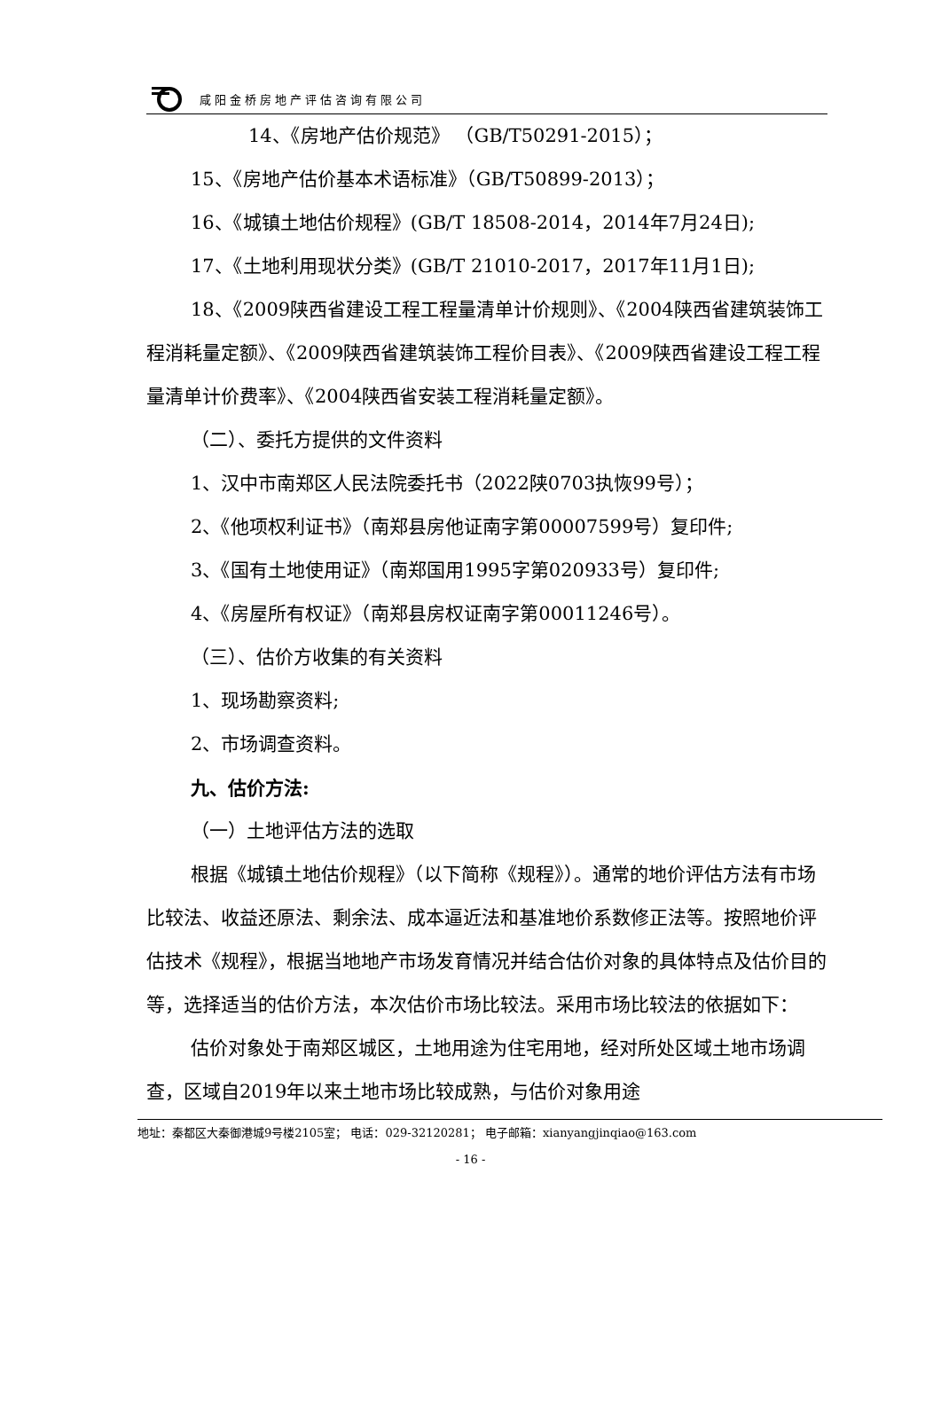咸阳金桥房地产评估咨询有限公司
14、《房地产估价规范》 （GB/T50291-2015）；
15、《房地产估价基本术语标准》（GB/T50899-2013）；
16、《城镇土地估价规程》(GB/T 18508-2014，2014年7月24日);
17、《土地利用现状分类》(GB/T 21010-2017，2017年11月1日);
18、《2009陕西省建设工程工程量清单计价规则》、《2004陕西省建筑装饰工程消耗量定额》、《2009陕西省建筑装饰工程价目表》、《2009陕西省建设工程工程量清单计价费率》、《2004陕西省安装工程消耗量定额》。
（二）、委托方提供的文件资料
1、汉中市南郑区人民法院委托书（2022陕0703执恢99号）；
2、《他项权利证书》（南郑县房他证南字第00007599号）复印件;
3、《国有土地使用证》（南郑国用1995字第020933号）复印件;
4、《房屋所有权证》（南郑县房权证南字第00011246号）。
（三）、估价方收集的有关资料
1、现场勘察资料;
2、市场调查资料。
九、估价方法:
（一）土地评估方法的选取
根据《城镇土地估价规程》（以下简称《规程》）。通常的地价评估方法有市场比较法、收益还原法、剩余法、成本逼近法和基准地价系数修正法等。按照地价评估技术《规程》，根据当地地产市场发育情况并结合估价对象的具体特点及估价目的等，选择适当的估价方法，本次估价市场比较法。采用市场比较法的依据如下：
估价对象处于南郑区城区，土地用途为住宅用地，经对所处区域土地市场调查，区域自2019年以来土地市场比较成熟，与估价对象用途
地址：秦都区大秦御港城9号楼2105室； 电话：029-32120281； 电子邮箱：xianyangjinqiao@163.com
- 16 -